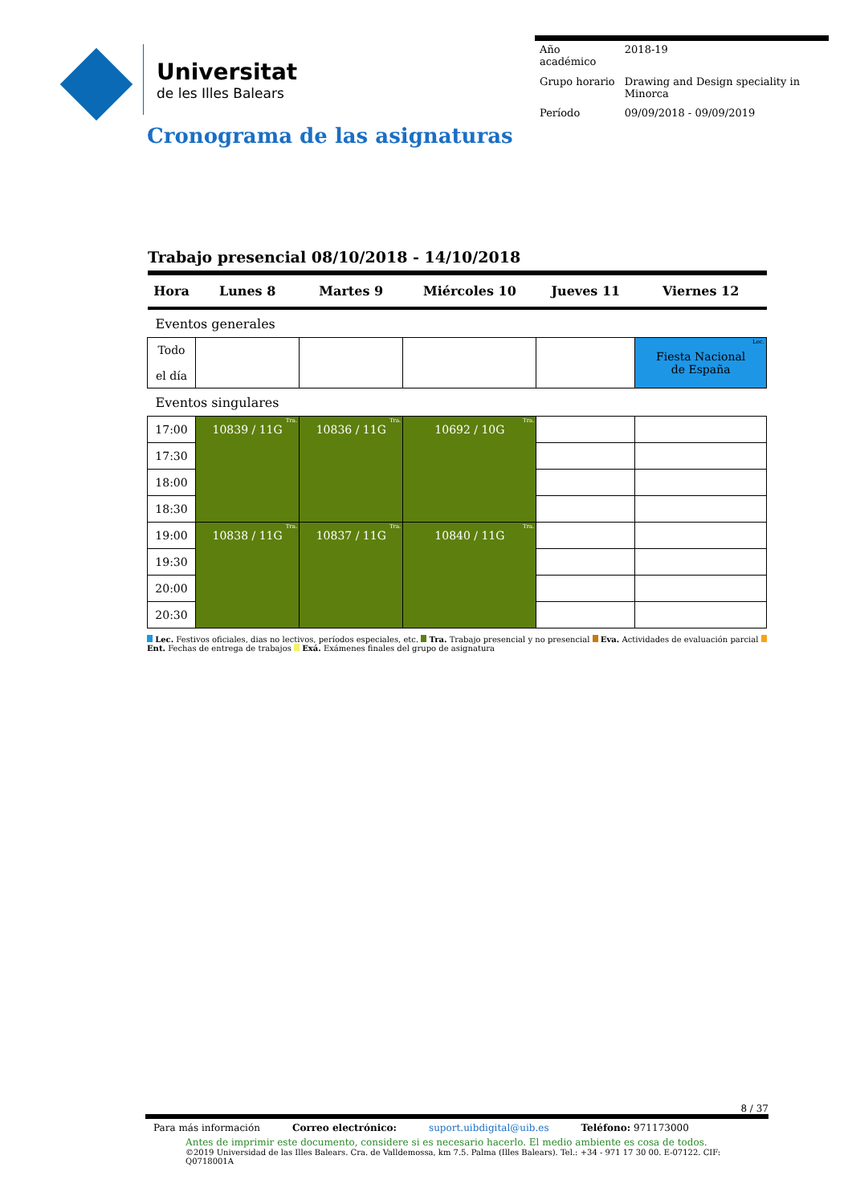Universitat
de les Illes Balears
| Año académico | 2018-19 |
| Grupo horario | Drawing and Design speciality in Minorca |
| Período | 09/09/2018 - 09/09/2019 |
Cronograma de las asignaturas
Trabajo presencial 08/10/2018 - 14/10/2018
| Hora | Lunes 8 | Martes 9 | Miércoles 10 | Jueves 11 | Viernes 12 |
| --- | --- | --- | --- | --- | --- |
| Eventos generales | | | | | |
| Todo el día | | | | | Lec. Fiesta Nacional de España |
| Eventos singulares | | | | | |
| 17:00 | Tra. 10839 / 11G | Tra. 10836 / 11G | Tra. 10692 / 10G | | |
| 17:30 | | | | | |
| 18:00 | | | | | |
| 18:30 | | | | | |
| 19:00 | Tra. 10838 / 11G | Tra. 10837 / 11G | Tra. 10840 / 11G | | |
| 19:30 | | | | | |
| 20:00 | | | | | |
| 20:30 | | | | | |
Lec. Festivos oficiales, dias no lectivos, períodos especiales, etc. Tra. Trabajo presencial y no presencial Eva. Actividades de evaluación parcial Ent. Fechas de entrega de trabajos Exá. Exámenes finales del grupo de asignatura
8 / 37
Para más información Correo electrónico: suport.uibdigital@uib.es Teléfono: 971173000
Antes de imprimir este documento, considere si es necesario hacerlo. El medio ambiente es cosa de todos.
©2019 Universidad de las Illes Balears. Cra. de Valldemossa, km 7.5. Palma (Illes Balears). Tel.: +34 - 971 17 30 00. E-07122. CIF: Q0718001A